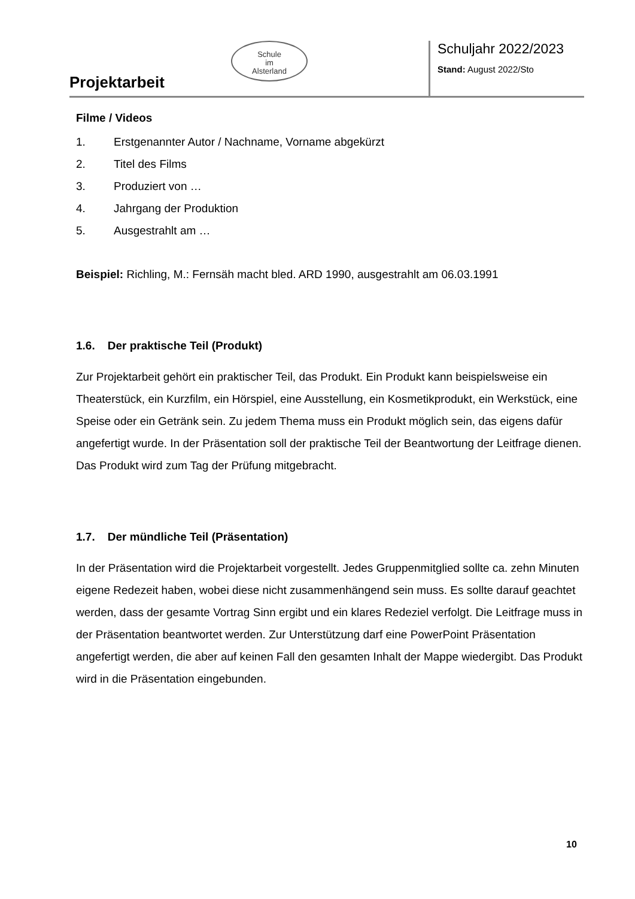Projektarbeit
Schule
im
Alsterland
Schuljahr 2022/2023
Stand: August 2022/Sto
Filme / Videos
1. Erstgenannter Autor / Nachname, Vorname abgekürzt
2. Titel des Films
3. Produziert von …
4. Jahrgang der Produktion
5. Ausgestrahlt am …
Beispiel: Richling, M.: Fernsäh macht bled. ARD 1990, ausgestrahlt am 06.03.1991
1.6. Der praktische Teil (Produkt)
Zur Projektarbeit gehört ein praktischer Teil, das Produkt. Ein Produkt kann beispielsweise ein Theaterstück, ein Kurzfilm, ein Hörspiel, eine Ausstellung, ein Kosmetikprodukt, ein Werkstück, eine Speise oder ein Getränk sein. Zu jedem Thema muss ein Produkt möglich sein, das eigens dafür angefertigt wurde. In der Präsentation soll der praktische Teil der Beantwortung der Leitfrage dienen. Das Produkt wird zum Tag der Prüfung mitgebracht.
1.7. Der mündliche Teil (Präsentation)
In der Präsentation wird die Projektarbeit vorgestellt. Jedes Gruppenmitglied sollte ca. zehn Minuten eigene Redezeit haben, wobei diese nicht zusammenhängend sein muss. Es sollte darauf geachtet werden, dass der gesamte Vortrag Sinn ergibt und ein klares Redeziel verfolgt. Die Leitfrage muss in der Präsentation beantwortet werden. Zur Unterstützung darf eine PowerPoint Präsentation angefertigt werden, die aber auf keinen Fall den gesamten Inhalt der Mappe wiedergibt. Das Produkt wird in die Präsentation eingebunden.
10